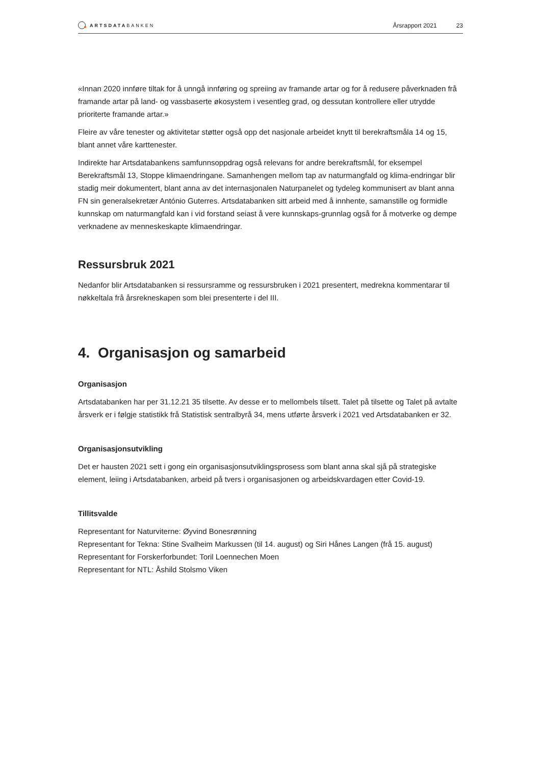ARTSDATA BANKEN
Årsrapport 2021 23
«Innan 2020 innføre tiltak for å unngå innføring og spreiing av framande artar og for å redusere påverknaden frå framande artar på land- og vassbaserte økosystem i vesentleg grad, og dessutan kontrollere eller utrydde prioriterte framande artar.»
Fleire av våre tenester og aktivitetar støtter også opp det nasjonale arbeidet knytt til berekraftsmåla 14 og 15, blant annet våre karttenester.
Indirekte har Artsdatabankens samfunnsoppdrag også relevans for andre berekraftsmål, for eksempel Berekraftsmål 13, Stoppe klimaendringane. Samanhengen mellom tap av naturmangfald og klima-endringar blir stadig meir dokumentert, blant anna av det internasjonalen Naturpanelet og tydeleg kommunisert av blant anna FN sin generalsekretær António Guterres. Artsdatabanken sitt arbeid med å innhente, samanstille og formidle kunnskap om naturmangfald kan i vid forstand seiast å vere kunnskaps-grunnlag også for å motverke og dempe verknadene av menneskeskapte klimaendringar.
Ressursbruk 2021
Nedanfor blir Artsdatabanken si ressursramme og ressursbruken i 2021 presentert, medrekna kommentarar til nøkkeltala frå årsrekneskapen som blei presenterte i del III.
4. Organisasjon og samarbeid
Organisasjon
Artsdatabanken har per 31.12.21 35 tilsette. Av desse er to mellombels tilsett. Talet på tilsette og Talet på avtalte årsverk er i følgje statistikk frå Statistisk sentralbyrå 34, mens utførte årsverk i 2021 ved Artsdatabanken er 32.
Organisasjonsutvikling
Det er hausten 2021 sett i gong ein organisasjonsutviklingsprosess som blant anna skal sjå på strategiske element, leiing i Artsdatabanken, arbeid på tvers i organisasjonen og arbeidskvardagen etter Covid-19.
Tillitsvalde
Representant for Naturviterne: Øyvind Bonesrønning
Representant for Tekna: Stine Svalheim Markussen (til 14. august) og Siri Hånes Langen (frå 15. august)
Representant for Forskerforbundet: Toril Loennechen Moen
Representant for NTL: Åshild Stolsmo Viken